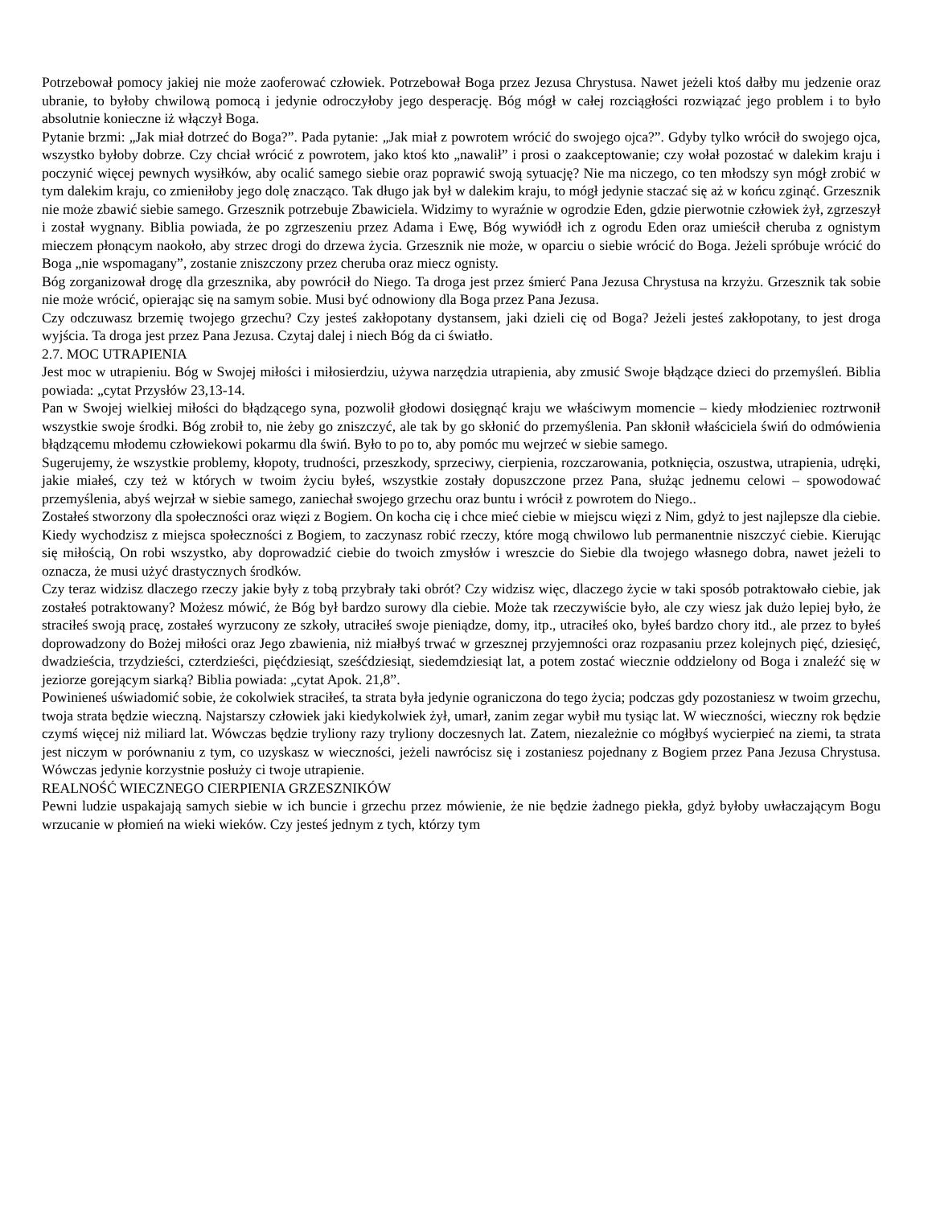Potrzebował pomocy jakiej nie może zaoferować człowiek. Potrzebował Boga przez Jezusa Chrystusa. Nawet jeżeli ktoś dałby mu jedzenie oraz ubranie, to byłoby chwilową pomocą i jedynie odroczyłoby jego desperację. Bóg mógł w całej rozciągłości rozwiązać jego problem i to było absolutnie konieczne iż włączył Boga.
Pytanie brzmi: „Jak miał dotrzeć do Boga?”. Pada pytanie: „Jak miał z powrotem wrócić do swojego ojca?”. Gdyby tylko wrócił do swojego ojca, wszystko byłoby dobrze. Czy chciał wrócić z powrotem, jako ktoś kto „nawalił” i prosi o zaakceptowanie; czy wołał pozostać w dalekim kraju i poczynić więcej pewnych wysiłków, aby ocalić samego siebie oraz poprawić swoją sytuację? Nie ma niczego, co ten młodszy syn mógł zrobić w tym dalekim kraju, co zmieniłoby jego dolę znacząco. Tak długo jak był w dalekim kraju, to mógł jedynie staczać się aż w końcu zginąć. Grzesznik nie może zbawić siebie samego. Grzesznik potrzebuje Zbawiciela. Widzimy to wyraźnie w ogrodzie Eden, gdzie pierwotnie człowiek żył, zgrzeszył i został wygnany. Biblia powiada, że po zgrzeszeniu przez Adama i Ewę, Bóg wywiódł ich z ogrodu Eden oraz umieścił cheruba z ognistym mieczem płonącym naokoło, aby strzec drogi do drzewa życia. Grzesznik nie może, w oparciu o siebie wrócić do Boga. Jeżeli spróbuje wrócić do Boga „nie wspomagany”, zostanie zniszczony przez cheruba oraz miecz ognisty.
Bóg zorganizował drogę dla grzesznika, aby powrócił do Niego. Ta droga jest przez śmierć Pana Jezusa Chrystusa na krzyżu. Grzesznik tak sobie nie może wrócić, opierając się na samym sobie. Musi być odnowiony dla Boga przez Pana Jezusa.
Czy odczuwasz brzemię twojego grzechu? Czy jesteś zakłopotany dystansem, jaki dzieli cię od Boga? Jeżeli jesteś zakłopotany, to jest droga wyjścia. Ta droga jest przez Pana Jezusa. Czytaj dalej i niech Bóg da ci światło.
2.7. MOC UTRAPIENIA
Jest moc w utrapieniu. Bóg w Swojej miłości i miłosierdziu, używa narzędzia utrapienia, aby zmusić Swoje błądzące dzieci do przemyśleń. Biblia powiada: „cytat Przysłów 23,13-14.
Pan w Swojej wielkiej miłości do błądzącego syna, pozwolił głodowi dosięgnąć kraju we właściwym momencie – kiedy młodzieniec roztrwonił wszystkie swoje środki. Bóg zrobił to, nie żeby go zniszczyć, ale tak by go skłonić do przemyślenia. Pan skłonił właściciela świń do odmówienia błądzącemu młodemu człowiekowi pokarmu dla świń. Było to po to, aby pomóc mu wejrzeć w siebie samego.
Sugerujemy, że wszystkie problemy, kłopoty, trudności, przeszkody, sprzeciwy, cierpienia, rozczarowania, potknięcia, oszustwa, utrapienia, udręki, jakie miałeś, czy też w których w twoim życiu byłeś, wszystkie zostały dopuszczone przez Pana, służąc jednemu celowi – spowodować przemyślenia, abyś wejrzał w siebie samego, zaniechał swojego grzechu oraz buntu i wrócił z powrotem do Niego..
Zostałeś stworzony dla społeczności oraz więzi z Bogiem. On kocha cię i chce mieć ciebie w miejscu więzi z Nim, gdyż to jest najlepsze dla ciebie. Kiedy wychodzisz z miejsca społeczności z Bogiem, to zaczynasz robić rzeczy, które mogą chwilowo lub permanentnie niszczyć ciebie. Kierując się miłością, On robi wszystko, aby doprowadzić ciebie do twoich zmysłów i wreszcie do Siebie dla twojego własnego dobra, nawet jeżeli to oznacza, że musi użyć drastycznych środków.
Czy teraz widzisz dlaczego rzeczy jakie były z tobą przybrały taki obrót? Czy widzisz więc, dlaczego życie w taki sposób potraktowało ciebie, jak zostałeś potraktowany? Możesz mówić, że Bóg był bardzo surowy dla ciebie. Może tak rzeczywiście było, ale czy wiesz jak dużo lepiej było, że straciłeś swoją pracę, zostałeś wyrzucony ze szkoły, utraciłeś swoje pieniądze, domy, itp., utraciłeś oko, byłeś bardzo chory itd., ale przez to byłeś doprowadzony do Bożej miłości oraz Jego zbawienia, niż miałbyś trwać w grzesznej przyjemności oraz rozpasaniu przez kolejnych pięć, dziesięć, dwadzieścia, trzydzieści, czterdzieści, pięćdziesiąt, sześćdziesiąt, siedemdziesiąt lat, a potem zostać wiecznie oddzielony od Boga i znaleźć się w jeziorze gorejącym siarką? Biblia powiada: „cytat Apok. 21,8”.
Powinieneś uświadomić sobie, że cokolwiek straciłeś, ta strata była jedynie ograniczona do tego życia; podczas gdy pozostaniesz w twoim grzechu, twoja strata będzie wieczną. Najstarszy człowiek jaki kiedykolwiek żył, umarł, zanim zegar wybił mu tysiąc lat. W wieczności, wieczny rok będzie czymś więcej niż miliard lat. Wówczas będzie tryliony razy tryliony doczesnych lat. Zatem, niezależnie co mógłbyś wycierpieć na ziemi, ta strata jest niczym w porównaniu z tym, co uzyskasz w wieczności, jeżeli nawrócisz się i zostaniesz pojednany z Bogiem przez Pana Jezusa Chrystusa. Wówczas jedynie korzystnie posłuży ci twoje utrapienie.
REALNOŚĆ WIECZNEGO CIERPIENIA GRZESZNIKÓW
Pewni ludzie uspakajają samych siebie w ich buncie i grzechu przez mówienie, że nie będzie żadnego piekła, gdyż byłoby uwłaczającym Bogu wrzucanie w płomień na wieki wieków. Czy jesteś jednym z tych, którzy tym